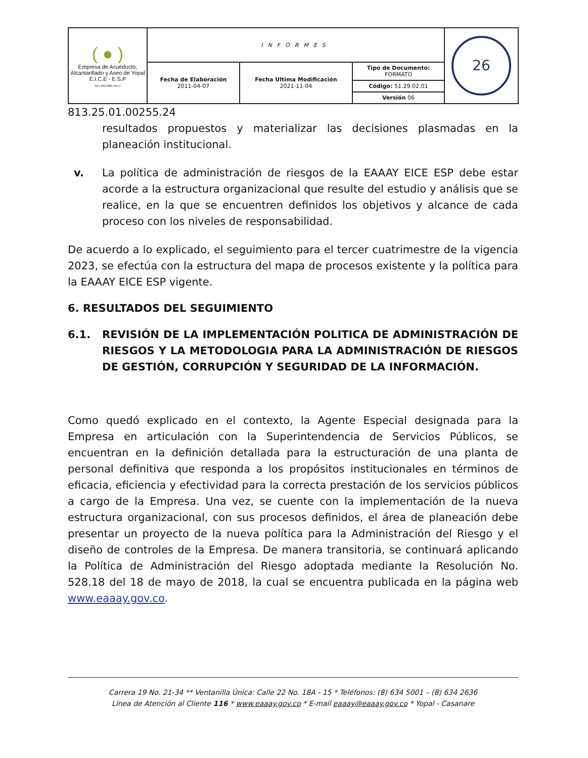| ( ● ) Empresa de Acueducto, Alcantarillado y Aseo de Yopal E.I.C.E - E.S.P NIT. 844.000.755-4 | INFORMES | | | 26 |
| | Fecha de Elaboración 2011-04-07 | Fecha Ultima Modificación 2021-11-04 | Tipo de Documento: FORMATO Código: 51.29.02.01 Versión 06 | |
813.25.01.00255.24
resultados propuestos y materializar las decisiones plasmadas en la planeación institucional.
v. La política de administración de riesgos de la EAAAY EICE ESP debe estar acorde a la estructura organizacional que resulte del estudio y análisis que se realice, en la que se encuentren definidos los objetivos y alcance de cada proceso con los niveles de responsabilidad.
De acuerdo a lo explicado, el seguimiento para el tercer cuatrimestre de la vigencia 2023, se efectúa con la estructura del mapa de procesos existente y la política para la EAAAY EICE ESP vigente.
6. RESULTADOS DEL SEGUIMIENTO
6.1. REVISIÓN DE LA IMPLEMENTACIÓN POLITICA DE ADMINISTRACIÓN DE RIESGOS Y LA METODOLOGIA PARA LA ADMINISTRACIÓN DE RIESGOS DE GESTIÓN, CORRUPCIÓN Y SEGURIDAD DE LA INFORMACIÓN.
Como quedó explicado en el contexto, la Agente Especial designada para la Empresa en articulación con la Superintendencia de Servicios Públicos, se encuentran en la definición detallada para la estructuración de una planta de personal definitiva que responda a los propósitos institucionales en términos de eficacia, eficiencia y efectividad para la correcta prestación de los servicios públicos a cargo de la Empresa. Una vez, se cuente con la implementación de la nueva estructura organizacional, con sus procesos definidos, el área de planeación debe presentar un proyecto de la nueva política para la Administración del Riesgo y el diseño de controles de la Empresa. De manera transitoria, se continuará aplicando la Política de Administración del Riesgo adoptada mediante la Resolución No. 528.18 del 18 de mayo de 2018, la cual se encuentra publicada en la página web www.eaaay.gov.co.
Carrera 19 No. 21-34 ** Ventanilla Única: Calle 22 No. 18A - 15 * Teléfonos: (8) 634 5001 – (8) 634 2636
Línea de Atención al Cliente 116 * www.eaaay.gov.co * E-mail eaaay@eaaay.gov.co * Yopal - Casanare